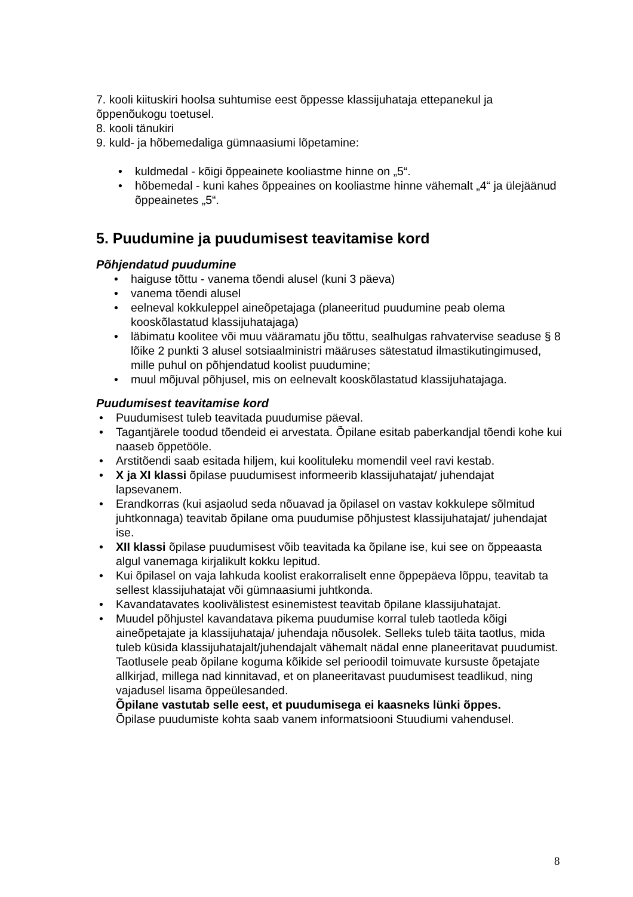7. kooli kiituskiri hoolsa suhtumise eest õppesse klassijuhataja ettepanekul ja õppenõukogu toetusel.
8. kooli tänukiri
9. kuld- ja hõbemedaliga gümnaasiumi lõpetamine:
• kuldmedal - kõigi õppeainete kooliastme hinne on „5“.
• hõbemedal - kuni kahes õppeaines on kooliastme hinne vähemalt „4“ ja ülejäänud õppeainetes „5“.
5. Puudumine ja puudumisest teavitamise kord
Põhjendatud puudumine
• haiguse tõttu - vanema tõendi alusel (kuni 3 päeva)
• vanema tõendi alusel
• eelneval kokkuleppel aineõpetajaga (planeeritud puudumine peab olema kooskõlastatud klassijuhatajaga)
• läbimatu koolitee või muu vääramatu jõu tõttu, sealhulgas rahvatervise seaduse § 8 lõike 2 punkti 3 alusel sotsiaalministri määruses sätestatud ilmastikutingimused, mille puhul on põhjendatud koolist puudumine;
• muul mõjuval põhjusel, mis on eelnevalt kooskõlastatud klassijuhatajaga.
Puudumisest teavitamise kord
• Puudumisest tuleb teavitada puudumise päeval.
• Tagantjärele toodud tõendeid ei arvestata. Õpilane esitab paberkandjal tõendi kohe kui naaseb õppetööle.
• Arstitõendi saab esitada hiljem, kui koolituleku momendil veel ravi kestab.
• X ja XI klassi õpilase puudumisest informeerib klassijuhatajat/ juhendajat lapsevanem.
• Erandkorras (kui asjaolud seda nõuavad ja õpilasel on vastav kokkulepe sõlmitud juhtkonnaga) teavitab õpilane oma puudumise põhjustest klassijuhatajat/ juhendajat ise.
• XII klassi õpilase puudumisest võib teavitada ka õpilane ise, kui see on õppeaasta algul vanemaga kirjalikult kokku lepitud.
• Kui õpilasel on vaja lahkuda koolist erakorraliselt enne õppepäeva lõppu, teavitab ta sellest klassijuhatajat või gümnaasiumi juhtkonda.
• Kavandatavates koolivälistest esinemistest teavitab õpilane klassijuhatajat.
• Muudel põhjustel kavandatava pikema puudumise korral tuleb taotleda kõigi aineõpetajate ja klassijuhataja/ juhendaja nõusolek. Selleks tuleb täita taotlus, mida tuleb küsida klassijuhatajalt/juhendajalt vähemalt nädal enne planeeritavat puudumist. Taotlusele peab õpilane koguma kõikide sel perioodil toimuvate kursuste õpetajate allkirjad, millega nad kinnitavad, et on planeeritavast puudumisest teadlikud, ning vajadusel lisama õppeülesanded.
Õpilane vastutab selle eest, et puudumisega ei kaasneks lünki õppes.
Õpilase puudumiste kohta saab vanem informatsiooni Stuudiumi vahendusel.
8